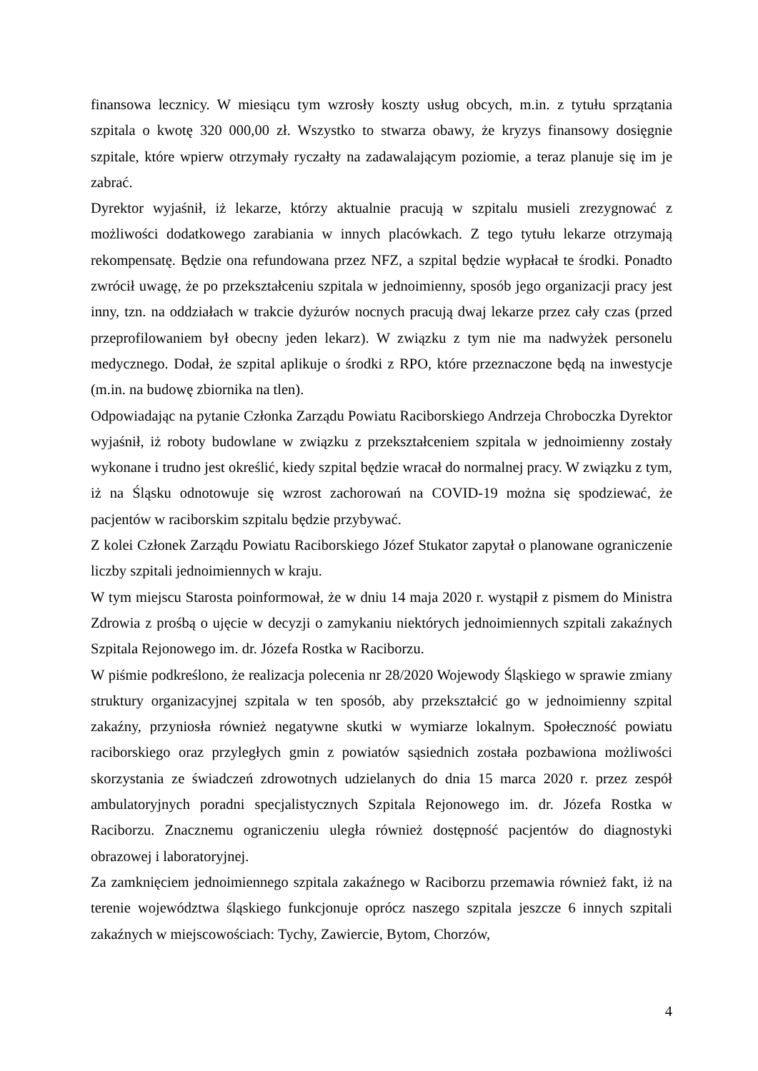finansowa lecznicy. W miesiącu tym wzrosły koszty usług obcych, m.in. z tytułu sprzątania szpitala o kwotę 320 000,00 zł. Wszystko to stwarza obawy, że kryzys finansowy dosięgnie szpitale, które wpierw otrzymały ryczałty na zadawalającym poziomie, a teraz planuje się im je zabrać.
Dyrektor wyjaśnił, iż lekarze, którzy aktualnie pracują w szpitalu musieli zrezygnować z możliwości dodatkowego zarabiania w innych placówkach. Z tego tytułu lekarze otrzymają rekompensatę. Będzie ona refundowana przez NFZ, a szpital będzie wypłacał te środki. Ponadto zwrócił uwagę, że po przekształceniu szpitala w jednoimienny, sposób jego organizacji pracy jest inny, tzn. na oddziałach w trakcie dyżurów nocnych pracują dwaj lekarze przez cały czas (przed przeprofilowaniem był obecny jeden lekarz). W związku z tym nie ma nadwyżek personelu medycznego. Dodał, że szpital aplikuje o środki z RPO, które przeznaczone będą na inwestycje (m.in. na budowę zbiornika na tlen).
Odpowiadając na pytanie Członka Zarządu Powiatu Raciborskiego Andrzeja Chroboczka Dyrektor wyjaśnił, iż roboty budowlane w związku z przekształceniem szpitala w jednoimienny zostały wykonane i trudno jest określić, kiedy szpital będzie wracał do normalnej pracy. W związku z tym, iż na Śląsku odnotowuje się wzrost zachorowań na COVID-19 można się spodziewać, że pacjentów w raciborskim szpitalu będzie przybywać.
Z kolei Członek Zarządu Powiatu Raciborskiego Józef Stukator zapytał o planowane ograniczenie liczby szpitali jednoimiennych w kraju.
W tym miejscu Starosta poinformował, że w dniu 14 maja 2020 r. wystąpił z pismem do Ministra Zdrowia z prośbą o ujęcie w decyzji o zamykaniu niektórych jednoimiennych szpitali zakaźnych Szpitala Rejonowego im. dr. Józefa Rostka w Raciborzu.
W piśmie podkreślono, że realizacja polecenia nr 28/2020 Wojewody Śląskiego w sprawie zmiany struktury organizacyjnej szpitala w ten sposób, aby przekształcić go w jednoimienny szpital zakaźny, przyniosła również negatywne skutki w wymiarze lokalnym. Społeczność powiatu raciborskiego oraz przyległych gmin z powiatów sąsiednich została pozbawiona możliwości skorzystania ze świadczeń zdrowotnych udzielanych do dnia 15 marca 2020 r. przez zespół ambulatoryjnych poradni specjalistycznych Szpitala Rejonowego im. dr. Józefa Rostka w Raciborzu. Znacznemu ograniczeniu uległa również dostępność pacjentów do diagnostyki obrazowej i laboratoryjnej.
Za zamknięciem jednoimiennego szpitala zakaźnego w Raciborzu przemawia również fakt, iż na terenie województwa śląskiego funkcjonuje oprócz naszego szpitala jeszcze 6 innych szpitali zakaźnych w miejscowościach: Tychy, Zawiercie, Bytom, Chorzów,
4